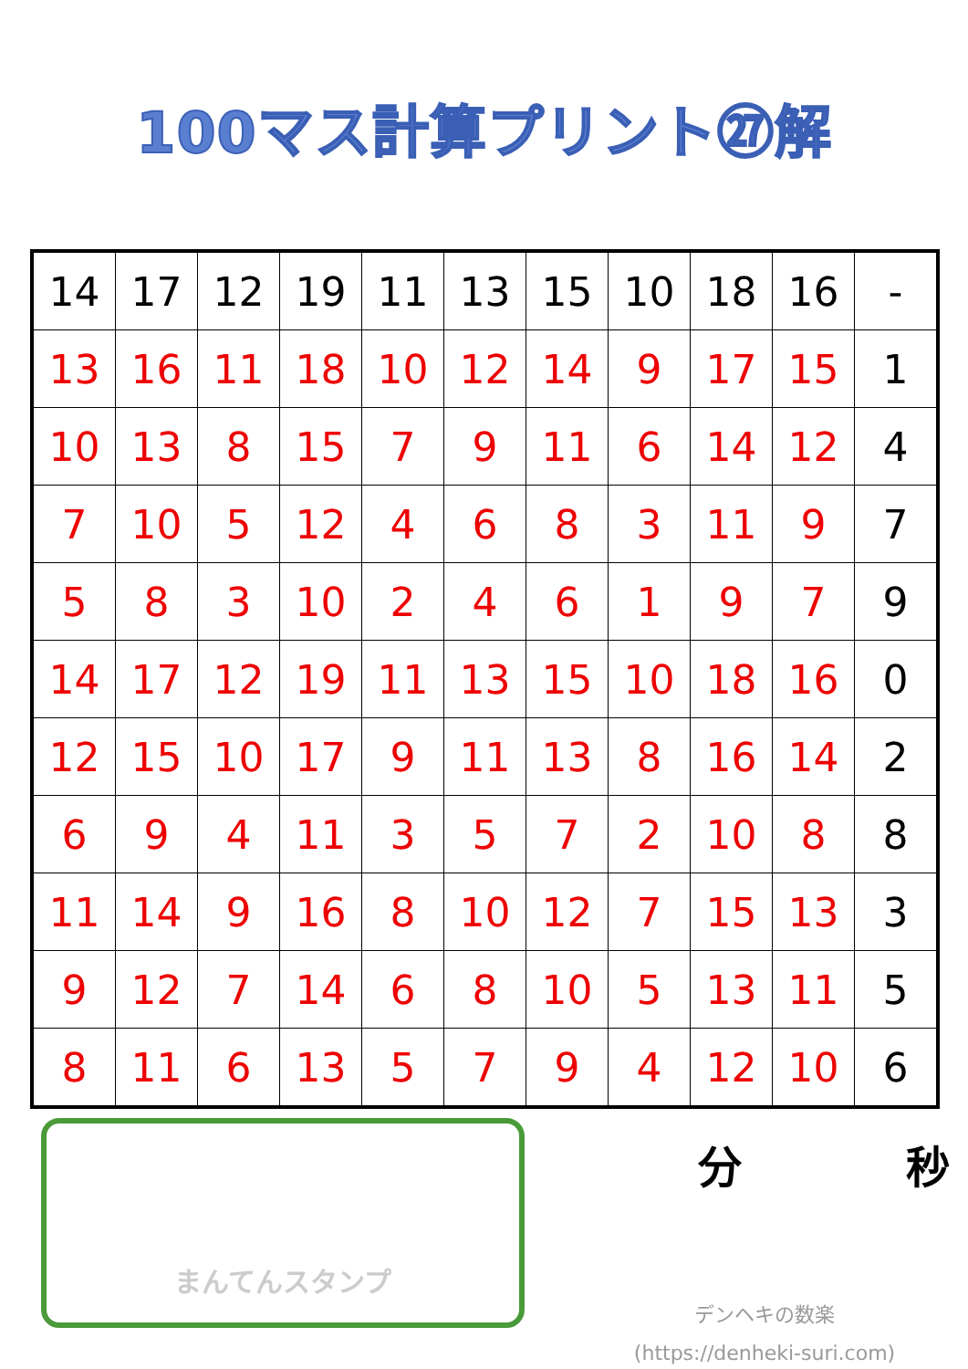100マス計算プリント㉗解
| 14 | 17 | 12 | 19 | 11 | 13 | 15 | 10 | 18 | 16 | - |
| 13 | 16 | 11 | 18 | 10 | 12 | 14 | 9 | 17 | 15 | 1 |
| 10 | 13 | 8 | 15 | 7 | 9 | 11 | 6 | 14 | 12 | 4 |
| 7 | 10 | 5 | 12 | 4 | 6 | 8 | 3 | 11 | 9 | 7 |
| 5 | 8 | 3 | 10 | 2 | 4 | 6 | 1 | 9 | 7 | 9 |
| 14 | 17 | 12 | 19 | 11 | 13 | 15 | 10 | 18 | 16 | 0 |
| 12 | 15 | 10 | 17 | 9 | 11 | 13 | 8 | 16 | 14 | 2 |
| 6 | 9 | 4 | 11 | 3 | 5 | 7 | 2 | 10 | 8 | 8 |
| 11 | 14 | 9 | 16 | 8 | 10 | 12 | 7 | 15 | 13 | 3 |
| 9 | 12 | 7 | 14 | 6 | 8 | 10 | 5 | 13 | 11 | 5 |
| 8 | 11 | 6 | 13 | 5 | 7 | 9 | 4 | 12 | 10 | 6 |
まんてんスタンプ
分 秒
デンヘキの数楽
(https://denheki-suri.com)